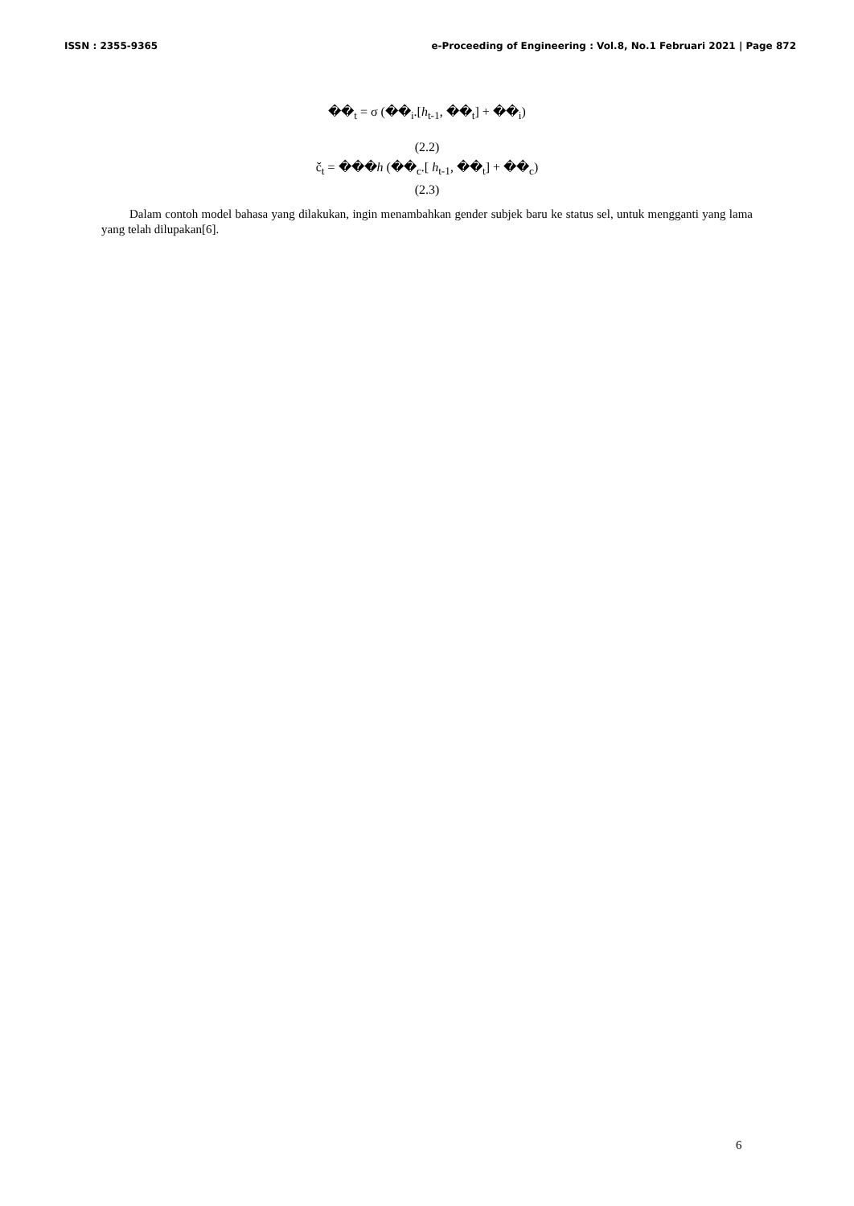ISSN : 2355-9365 e-Proceeding of Engineering : Vol.8, No.1 Februari 2021 | Page 872
��<sub>t</sub> = σ (��<sub>i</sub>.[h<sub>t-1</sub>, ��<sub>t</sub>] + ��<sub>i</sub>)
(2.2)
č<sub>t</sub> = ���h (��<sub>c</sub>.[ h<sub>t-1</sub>, ��<sub>t</sub>] + ��<sub>c</sub>)
(2.3)
Dalam contoh model bahasa yang dilakukan, ingin menambahkan gender subjek baru ke status sel, untuk mengganti yang lama yang telah dilupakan[6].
6